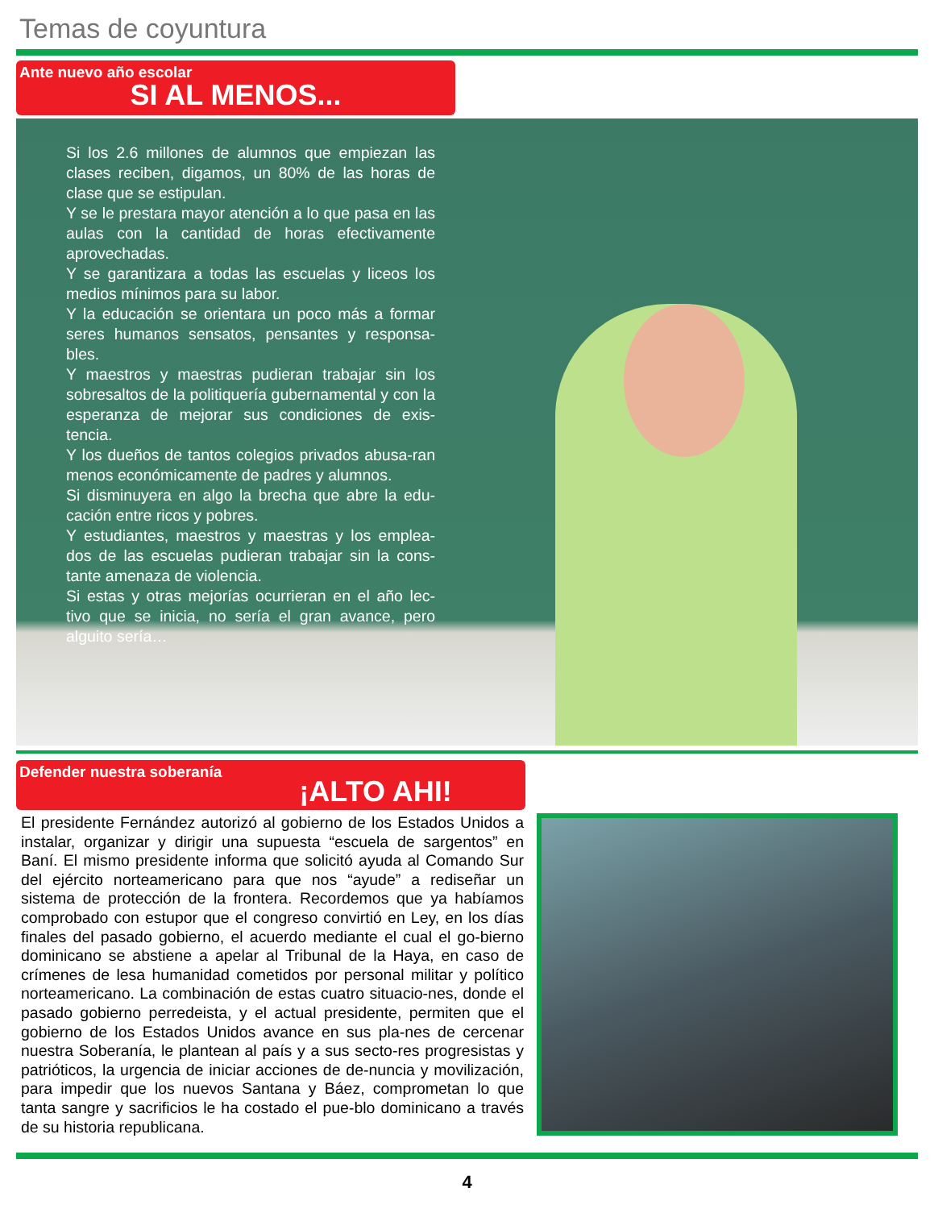Temas de coyuntura
Ante nuevo año escolar
SI AL MENOS...
Si los 2.6 millones de alumnos que empiezan las clases reciben, digamos, un 80% de las horas de clase que se estipulan.
Y se le prestara mayor atención a lo que pasa en las aulas con la cantidad de horas efectivamente aprovechadas.
Y se garantizara a todas las escuelas y liceos los medios mínimos para su labor.
Y la educación se orientara un poco más a formar seres humanos sensatos, pensantes y responsa-bles.
Y maestros y maestras pudieran trabajar sin los sobresaltos de la politiquería gubernamental y con la esperanza de mejorar sus condiciones de exis-tencia.
Y los dueños de tantos colegios privados abusa-ran menos económicamente de padres y alumnos.
Si disminuyera en algo la brecha que abre la edu-cación entre ricos y pobres.
Y estudiantes, maestros y maestras y los emplea-dos de las escuelas pudieran trabajar sin la cons-tante amenaza de violencia.
Si estas y otras mejorías ocurrieran en el año lec-tivo que se inicia, no sería el gran avance, pero alguito sería…
Defender nuestra soberanía
¡ALTO AHI!
El presidente Fernández autorizó al gobierno de los Estados Unidos a instalar, organizar y dirigir una supuesta “escuela de sargentos” en Baní. El mismo presidente informa que solicitó ayuda al Comando Sur del ejército norteamericano para que nos “ayude” a rediseñar un sistema de protección de la frontera. Recordemos que ya habíamos comprobado con estupor que el congreso convirtió en Ley, en los días finales del pasado gobierno, el acuerdo mediante el cual el go-bierno dominicano se abstiene a apelar al Tribunal de la Haya, en caso de crímenes de lesa humanidad cometidos por personal militar y político norteamericano. La combinación de estas cuatro situacio-nes, donde el pasado gobierno perredeista, y el actual presidente, permiten que el gobierno de los Estados Unidos avance en sus pla-nes de cercenar nuestra Soberanía, le plantean al país y a sus secto-res progresistas y patrióticos, la urgencia de iniciar acciones de de-nuncia y movilización, para impedir que los nuevos Santana y Báez, comprometan lo que tanta sangre y sacrificios le ha costado el pue-blo dominicano a través de su historia republicana.
4